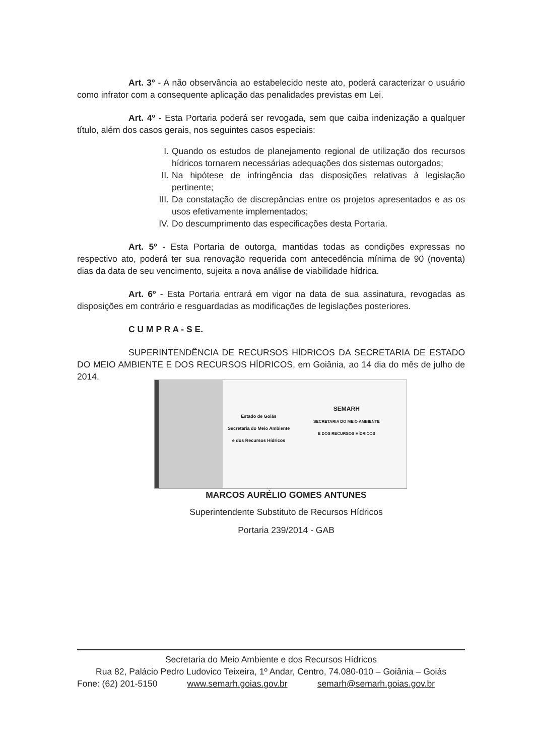Art. 3º - A não observância ao estabelecido neste ato, poderá caracterizar o usuário como infrator com a consequente aplicação das penalidades previstas em Lei.
Art. 4º - Esta Portaria poderá ser revogada, sem que caiba indenização a qualquer título, além dos casos gerais, nos seguintes casos especiais:
I. Quando os estudos de planejamento regional de utilização dos recursos hídricos tornarem necessárias adequações dos sistemas outorgados;
II. Na hipótese de infringência das disposições relativas à legislação pertinente;
III. Da constatação de discrepâncias entre os projetos apresentados e as os usos efetivamente implementados;
IV. Do descumprimento das especificações desta Portaria.
Art. 5º - Esta Portaria de outorga, mantidas todas as condições expressas no respectivo ato, poderá ter sua renovação requerida com antecedência mínima de 90 (noventa) dias da data de seu vencimento, sujeita a nova análise de viabilidade hídrica.
Art. 6º - Esta Portaria entrará em vigor na data de sua assinatura, revogadas as disposições em contrário e resguardadas as modificações de legislações posteriores.
C U M P R A - S E.
SUPERINTENDÊNCIA DE RECURSOS HÍDRICOS DA SECRETARIA DE ESTADO DO MEIO AMBIENTE E DOS RECURSOS HÍDRICOS, em Goiânia, ao 14 dia do mês de julho de 2014.
Estado de Goiás
Secretaria do Meio Ambiente
e dos Recursos Hídricos
SEMARH
SECRETARIA DO MEIO AMBIENTE
E DOS RECURSOS HÍDRICOS
MARCOS AURÉLIO GOMES ANTUNES
Superintendente Substituto de Recursos Hídricos
Portaria 239/2014 - GAB
Secretaria do Meio Ambiente e dos Recursos Hídricos
Rua 82, Palácio Pedro Ludovico Teixeira, 1º Andar, Centro, 74.080-010 – Goiânia – Goiás
Fone: (62) 201-5150 www.semarh.goias.gov.br semarh@semarh.goias.gov.br